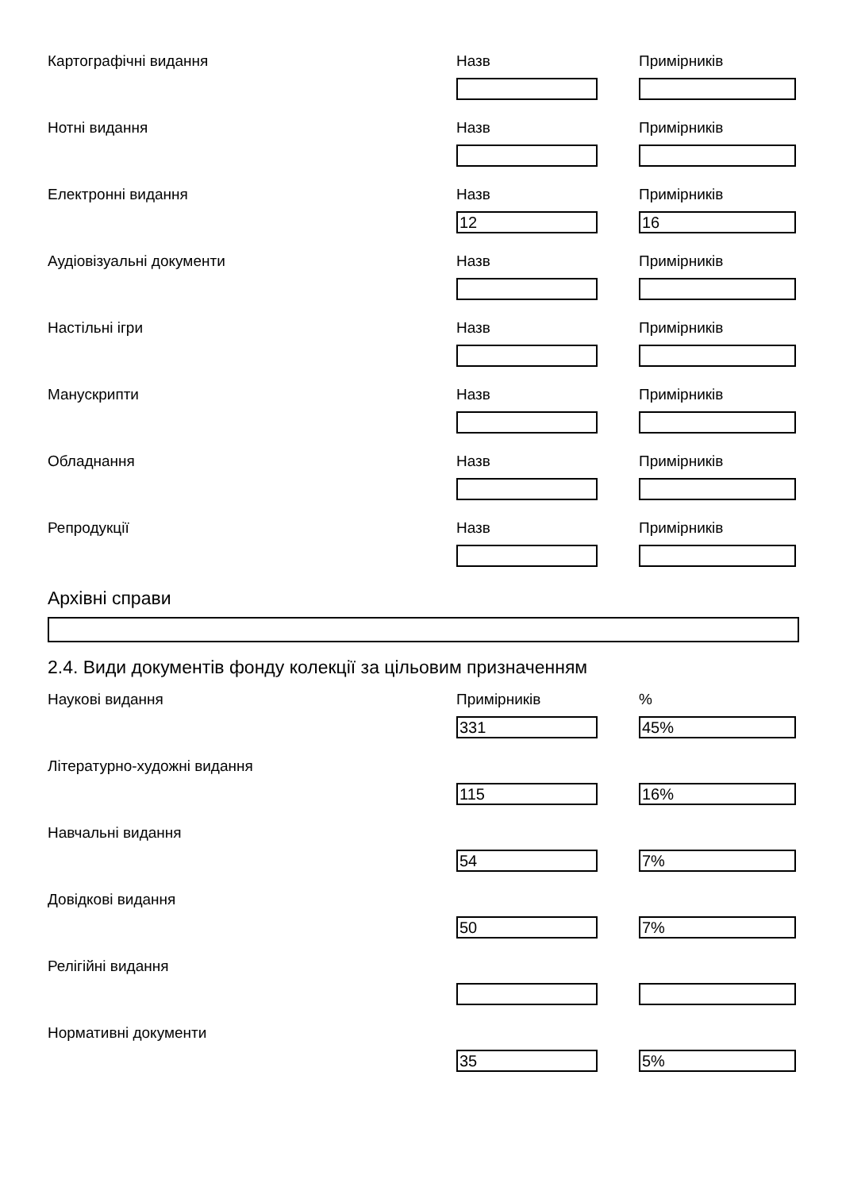Картографічні видання
Назв Примірників
Нотні видання
Назв Примірників
Електронні видання
Назв
12
Примірників
16
Аудіовізуальні документи
Назв Примірників
Настільні ігри
Назв Примірників
Манускрипти
Назв Примірників
Обладнання
Назв Примірників
Репродукції
Назв Примірників
Архівні справи
2.4. Види документів фонду колекції за цільовим призначенням
Наукові видання
Примірників
331
%
45%
Літературно-художні видання
115 16%
Навчальні видання
54 7%
Довідкові видання
50 7%
Релігійні видання
Нормативні документи
35 5%